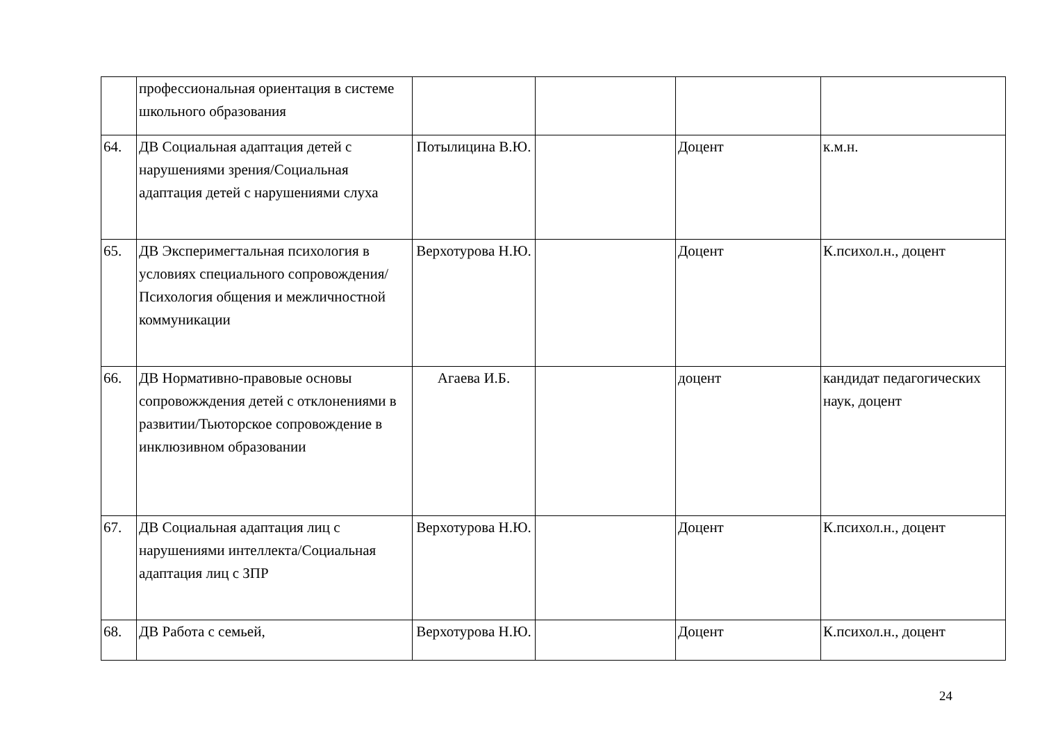| | профессиональная ориентация в системе школьного образования | | | | |
| 64. | ДВ Социальная адаптация детей с нарушениями зрения/Социальная адаптация детей с нарушениями слуха | Потылицина В.Ю. | | Доцент | к.м.н. |
| 65. | ДВ Эксперимегтальная психология в условиях специального сопровождения/Психология общения и межличностной коммуникации | Верхотурова Н.Ю. | | Доцент | К.психол.н., доцент |
| 66. | ДВ Нормативно-правовые основы сопровожждения детей с отклонениями в развитии/Тьюторское сопровождение в инклюзивном образовании | Агаева И.Б. | | доцент | кандидат педагогических наук, доцент |
| 67. | ДВ Социальная адаптация лиц с нарушениями интеллекта/Социальная адаптация лиц с ЗПР | Верхотурова Н.Ю. | | Доцент | К.психол.н., доцент |
| 68. | ДВ Работа с семьей, | Верхотурова Н.Ю. | | Доцент | К.психол.н., доцент |
24